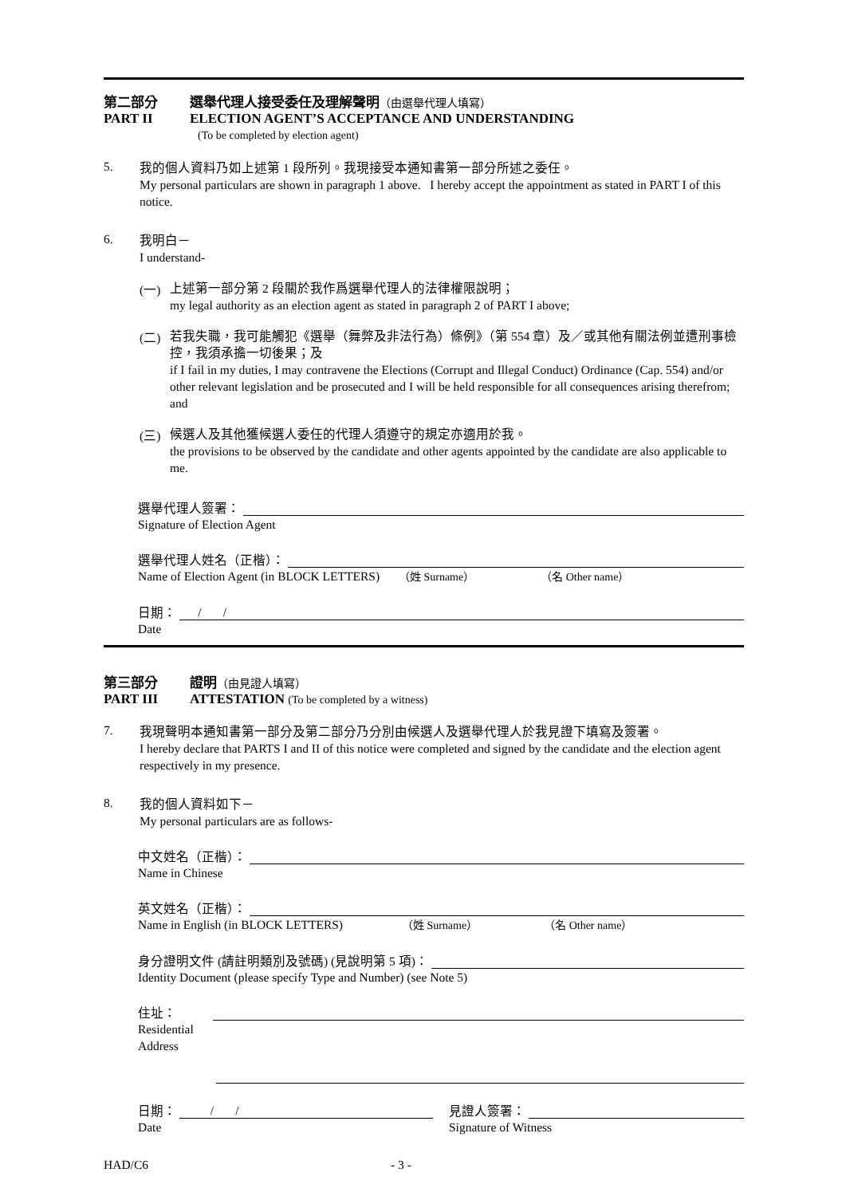第二部分 選舉代理人接受委任及理解聲明（由選舉代理人填寫）
PART II ELECTION AGENT’S ACCEPTANCE AND UNDERSTANDING
(To be completed by election agent)
5.
我的個人資料乃如上述第 1 段所列。我現接受本通知書第一部分所述之委任。
My personal particulars are shown in paragraph 1 above. I hereby accept the appointment as stated in PART I of this notice.
6.
我明白－
I understand-
(一)
上述第一部分第 2 段關於我作爲選舉代理人的法律權限說明；
my legal authority as an election agent as stated in paragraph 2 of PART I above;
(二)
若我失職，我可能觸犯《選舉（舞弊及非法行為）條例》（第 554 章）及／或其他有關法例並遭刑事檢控，我須承擔一切後果；及
if I fail in my duties, I may contravene the Elections (Corrupt and Illegal Conduct) Ordinance (Cap. 554) and/or other relevant legislation and be prosecuted and I will be held responsible for all consequences arising therefrom; and
(三)
候選人及其他獲候選人委任的代理人須遵守的規定亦適用於我。
the provisions to be observed by the candidate and other agents appointed by the candidate are also applicable to me.
選舉代理人簽署：
Signature of Election Agent
選舉代理人姓名（正楷）：
Name of Election Agent (in BLOCK LETTERS) （姓 Surname） （名 Other name）
日期： / /
Date
第三部分 證明（由見證人填寫）
PART III ATTESTATION (To be completed by a witness)
7.
我現聲明本通知書第一部分及第二部分乃分別由候選人及選舉代理人於我見證下填寫及簽署。
I hereby declare that PARTS I and II of this notice were completed and signed by the candidate and the election agent respectively in my presence.
8.
我的個人資料如下－
My personal particulars are as follows-
中文姓名（正楷）：
Name in Chinese
英文姓名（正楷）：
Name in English (in BLOCK LETTERS) （姓 Surname） （名 Other name）
身分證明文件 (請註明類別及號碼) (見說明第 5 項)：
Identity Document (please specify Type and Number) (see Note 5)
住址：
Residential
Address
日期： / /
Date
見證人簽署：
Signature of Witness
HAD/C6 - 3 -